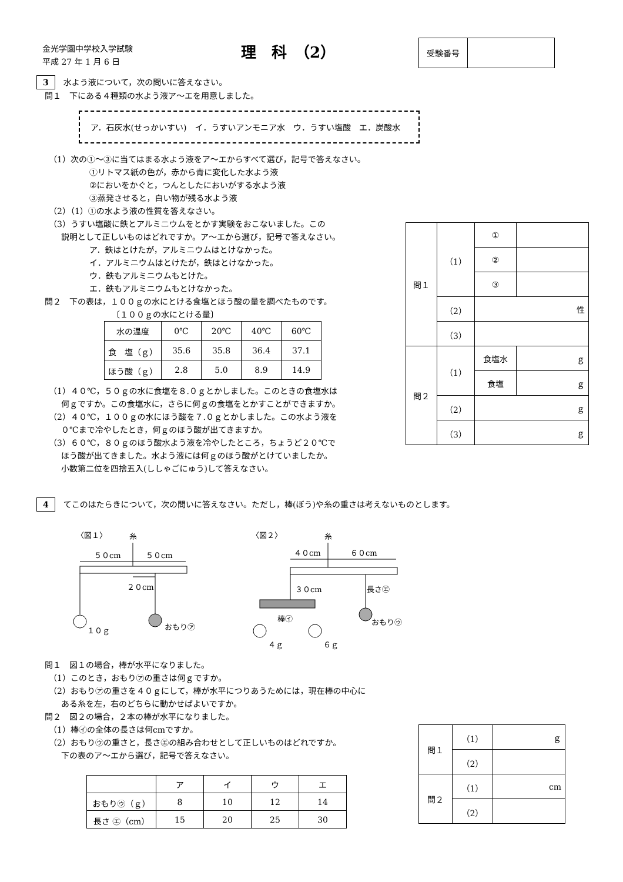金光学園中学校入学試験
平成 27 年 1 月 6 日
理　科　（2）
| 受験番号 | |
3 水よう液について，次の問いに答えなさい。
　問１　下にある４種類の水よう液ア～エを用意しました。
ア．石灰水(せっかいすい)　イ．うすいアンモニア水　ウ．うすい塩酸　エ．炭酸水
　　（1）次の①～③に当てはまる水よう液をア～エからすべて選び，記号で答えなさい。
①リトマス紙の色が，赤から青に変化した水よう液
②においをかぐと，つんとしたにおいがする水よう液
③蒸発させると，白い物が残る水よう液
　　（2）（1）①の水よう液の性質を答えなさい。
　　（3）うすい塩酸に鉄とアルミニウムをとかす実験をおこないました。この
　　　説明として正しいものはどれですか。ア～エから選び，記号で答えなさい。
ア．鉄はとけたが，アルミニウムはとけなかった。
イ．アルミニウムはとけたが，鉄はとけなかった。
ウ．鉄もアルミニウムもとけた。
エ．鉄もアルミニウムもとけなかった。
　問２　下の表は，１００ｇの水にとける食塩とほう酸の量を調べたものです。
〔１００ｇの水にとける量〕
| 水の温度 | 0℃ | 20℃ | 40℃ | 60℃ |
| 食 塩（ｇ） | 35.6 | 35.8 | 36.4 | 37.1 |
| ほう酸（ｇ） | 2.8 | 5.0 | 8.9 | 14.9 |
　　（1）４０℃，５０ｇの水に食塩を８.０ｇとかしました。このときの食塩水は
　　　何ｇですか。この食塩水に，さらに何ｇの食塩をとかすことができますか。
　　（2）４０℃，１００ｇの水にほう酸を７.０ｇとかしました。この水よう液を
　　　０℃まで冷やしたとき，何ｇのほう酸が出てきますか。
　　（3）６０℃，８０ｇのほう酸水よう液を冷やしたところ，ちょうど２０℃で
　　　ほう酸が出てきました。水よう液には何ｇのほう酸がとけていましたか。
　　　小数第二位を四捨五入(ししゃごにゅう)して答えなさい。
| 問１ | （1） | ① | |
| | | ② | |
| | | ③ | |
| | （2） | 性 | |
| | （3） | | |
| 問２ | （1） | 食塩水 | ｇ |
| | | 食塩 | ｇ |
| | （2） | ｇ | |
| | （3） | ｇ | |
4 てこのはたらきについて，次の問いに答えなさい。ただし，棒(ぼう)や糸の重さは考えないものとします。
〈図１〉
糸
５０cm
５０cm
２０cm
１０ｇ
おもり㋐
〈図２〉
糸
４０cm
６０cm
３０cm
棒㋑
４ｇ
６ｇ
長さ㋓
おもり㋒
　問１　図１の場合，棒が水平になりました。
　　（1）このとき，おもり㋐の重さは何ｇですか。
　　（2）おもり㋐の重さを４０ｇにして，棒が水平につりあうためには，現在棒の中心に
　　　ある糸を左，右のどちらに動かせばよいですか。
　問２　図２の場合，２本の棒が水平になりました。
　　（1）棒㋑の全体の長さは何cmですか。
　　（2）おもり㋒の重さと，長さ㋓の組み合わせとして正しいものはどれですか。
　　　下の表のア～エから選び，記号で答えなさい。
| | ア | イ | ウ | エ |
| おもり㋒（ｇ） | 8 | 10 | 12 | 14 |
| 長さ ㋓（cm） | 15 | 20 | 25 | 30 |
| 問１ | （1） | ｇ |
| | （2） | |
| 問２ | （1） | cm |
| | （2） | |